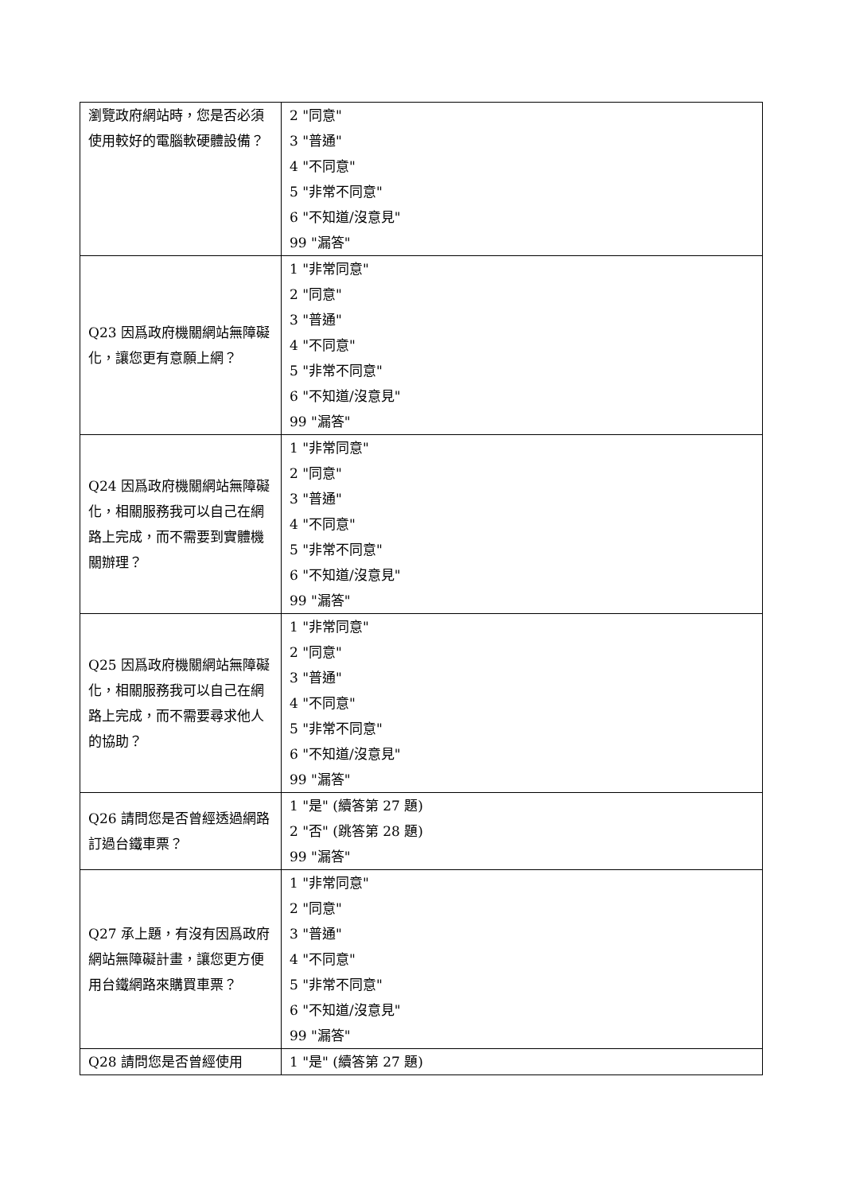| 瀏覽政府網站時，您是否必須使用較好的電腦軟硬體設備？ | 2 "同意" 3 "普通" 4 "不同意" 5 "非常不同意" 6 "不知道/沒意見" 99 "漏答" |
| Q23 因爲政府機關網站無障礙化，讓您更有意願上網？ | 1 "非常同意" 2 "同意" 3 "普通" 4 "不同意" 5 "非常不同意" 6 "不知道/沒意見" 99 "漏答" |
| Q24 因爲政府機關網站無障礙化，相關服務我可以自己在網路上完成，而不需要到實體機關辦理？ | 1 "非常同意" 2 "同意" 3 "普通" 4 "不同意" 5 "非常不同意" 6 "不知道/沒意見" 99 "漏答" |
| Q25 因爲政府機關網站無障礙化，相關服務我可以自己在網路上完成，而不需要尋求他人的協助？ | 1 "非常同意" 2 "同意" 3 "普通" 4 "不同意" 5 "非常不同意" 6 "不知道/沒意見" 99 "漏答" |
| Q26 請問您是否曾經透過網路訂過台鐵車票？ | 1 "是" (續答第 27 題) 2 "否" (跳答第 28 題) 99 "漏答" |
| Q27 承上題，有沒有因爲政府網站無障礙計畫，讓您更方便用台鐵網路來購買車票？ | 1 "非常同意" 2 "同意" 3 "普通" 4 "不同意" 5 "非常不同意" 6 "不知道/沒意見" 99 "漏答" |
| Q28 請問您是否曾經使用 | 1 "是" (續答第 27 題) |